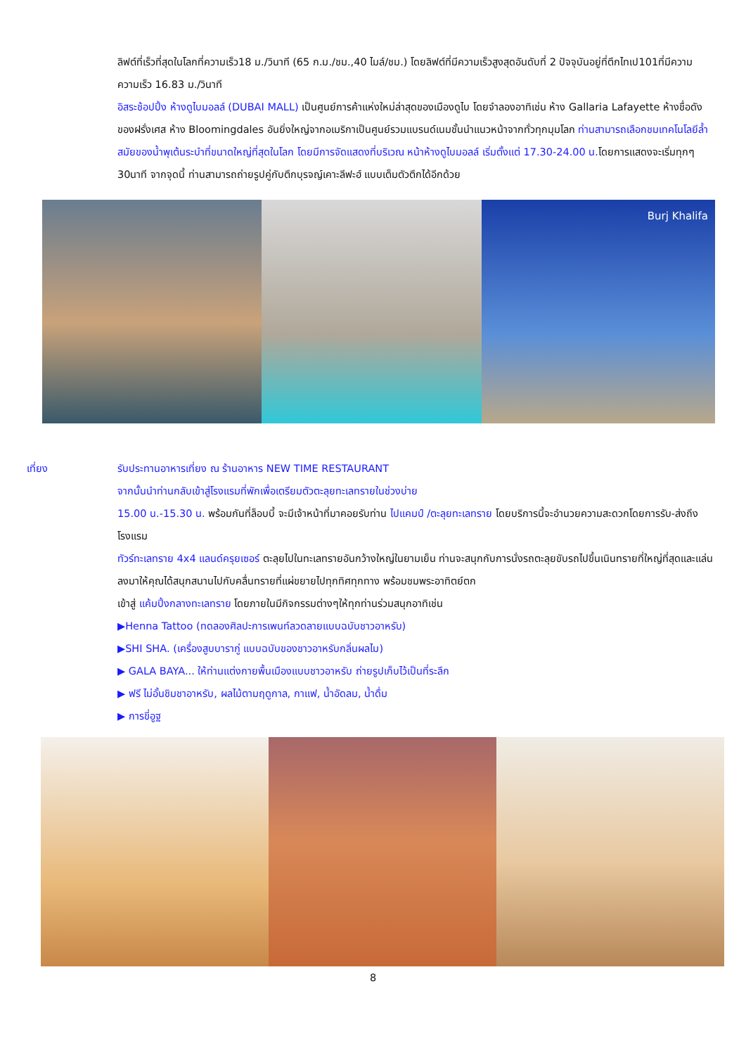ลิฟต์ที่เร็วที่สุดในโลกที่ความเร็ว18 ม./วินาที (65 ก.ม./ชม.,40 ไมล์/ชม.) โดยลิฟต์ที่มีความเร็วสูงสุดอันดับที่ 2 ปัจจุบันอยู่ที่ตึกไทเป101ที่มีความความเร็ว 16.83 ม./วินาที
อิสระช้อปปิ้ง ห้างดูไบมอลล์ (DUBAI MALL) เป็นศูนย์การค้าแห่งใหม่ล่าสุดของเมืองดูไบ โดยจำลองอาทิเช่น ห้าง Gallaria Lafayette ห้างชื่อดังของฝรั่งเศส ห้าง Bloomingdales อันยิ่งใหญ่จากอเมริกาเป็นศูนย์รวมแบรนด์เนมชั้นนำแนวหน้าจากทั่วทุกมุมโลก ท่านสามารถเลือกชมเทคโนโลยีล้ำสมัยของน้ำพุเต้นระบำที่ขนาดใหญ่ที่สุดในโลก โดยมีการจัดแสดงที่บริเวณ หน้าห้างดูไบมอลล์ เริ่มตั้งแต่ 17.30-24.00 น. โดยการแสดงจะเริ่มทุกๆ 30นาที จากจุดนี้ ท่านสามารถถ่ายรูปคู่กับตึกบุรจญ์เคาะลีฟะฮ์ แบบเต็มตัวตึกได้อีกด้วย
Burj Khalifa
เที่ยง รับประทานอาหารเที่ยง ณ ร้านอาหาร NEW TIME RESTAURANT
จากนั้นนำท่านกลับเข้าสู่โรงแรมที่พักเพื่อเตรียมตัวตะลุยทะเลทรายในช่วงบ่าย
15.00 น.-15.30 น. พร้อมกันที่ล็อบบี้ จะมีเจ้าหน้าที่มาคอยรับท่าน ไปแคมป์ /ตะลุยทะเลทราย โดยบริการนี้จะอำนวยความสะดวกโดยการรับ-ส่งถึงโรงแรม
ทัวร์ทะเลทราย 4x4 แลนด์ครุยเซอร์ ตะลุยไปในทะเลทรายอันกว้างใหญ่ในยามเย็น ท่านจะสนุกกับการนั่งรถตะลุยขับรถไปขึ้นเนินทรายที่ใหญ่ที่สุดและแล่นลงมาให้คุณได้สนุกสนานไปกับคลื่นทรายที่แผ่ขยายไปทุกทิศทุกทาง พร้อมชมพระอาทิตย์ตก
เข้าสู่ แค้มปิ้งกลางทะเลทราย โดยภายในมีกิจกรรมต่างๆให้ทุกท่านร่วมสนุกอาทิเช่น
▶Henna Tattoo (ทดลองศิลปะการเพนท์ลวดลายแบบฉบับชาวอาหรับ)
▶SHI SHA. (เครื่องสูบบารากู่ แบบฉบับของชาวอาหรับกลิ่นผลไม)
▶ GALA BAYA... ให้ท่านแต่งกายพื้นเมืองแบบชาวอาหรับ ถ่ายรูปเก็บไว้เป็นที่ระลึก
▶ ฟรี ไม่อั้นชิมชาอาหรับ, ผลไม้ตามฤดูกาล, กาแฟ, น้ำอัดลม, น้ำดื่ม
▶ การขี่อูฐ
8